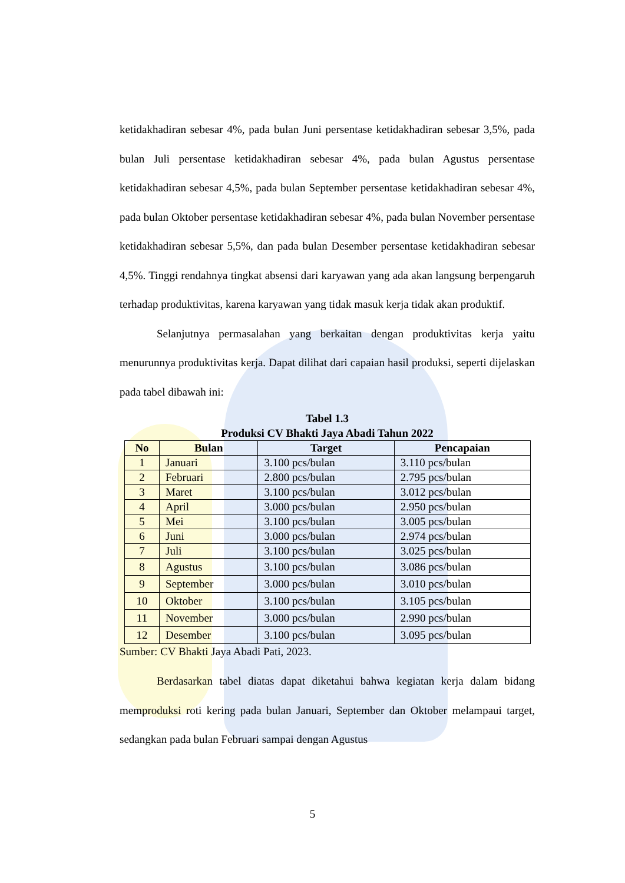ketidakhadiran sebesar 4%, pada bulan Juni persentase ketidakhadiran sebesar 3,5%, pada bulan Juli persentase ketidakhadiran sebesar 4%, pada bulan Agustus persentase ketidakhadiran sebesar 4,5%, pada bulan September persentase ketidakhadiran sebesar 4%, pada bulan Oktober persentase ketidakhadiran sebesar 4%, pada bulan November persentase ketidakhadiran sebesar 5,5%, dan pada bulan Desember persentase ketidakhadiran sebesar 4,5%. Tinggi rendahnya tingkat absensi dari karyawan yang ada akan langsung berpengaruh terhadap produktivitas, karena karyawan yang tidak masuk kerja tidak akan produktif.
Selanjutnya permasalahan yang berkaitan dengan produktivitas kerja yaitu menurunnya produktivitas kerja. Dapat dilihat dari capaian hasil produksi, seperti dijelaskan pada tabel dibawah ini:
Tabel 1.3
Produksi CV Bhakti Jaya Abadi Tahun 2022
| No | Bulan | Target | Pencapaian |
| --- | --- | --- | --- |
| 1 | Januari | 3.100 pcs/bulan | 3.110 pcs/bulan |
| 2 | Februari | 2.800 pcs/bulan | 2.795 pcs/bulan |
| 3 | Maret | 3.100 pcs/bulan | 3.012 pcs/bulan |
| 4 | April | 3.000 pcs/bulan | 2.950 pcs/bulan |
| 5 | Mei | 3.100 pcs/bulan | 3.005 pcs/bulan |
| 6 | Juni | 3.000 pcs/bulan | 2.974 pcs/bulan |
| 7 | Juli | 3.100 pcs/bulan | 3.025 pcs/bulan |
| 8 | Agustus | 3.100 pcs/bulan | 3.086 pcs/bulan |
| 9 | September | 3.000 pcs/bulan | 3.010 pcs/bulan |
| 10 | Oktober | 3.100 pcs/bulan | 3.105 pcs/bulan |
| 11 | November | 3.000 pcs/bulan | 2.990 pcs/bulan |
| 12 | Desember | 3.100 pcs/bulan | 3.095 pcs/bulan |
Sumber: CV Bhakti Jaya Abadi Pati, 2023.
Berdasarkan tabel diatas dapat diketahui bahwa kegiatan kerja dalam bidang memproduksi roti kering pada bulan Januari, September dan Oktober melampaui target, sedangkan pada bulan Februari sampai dengan Agustus
5